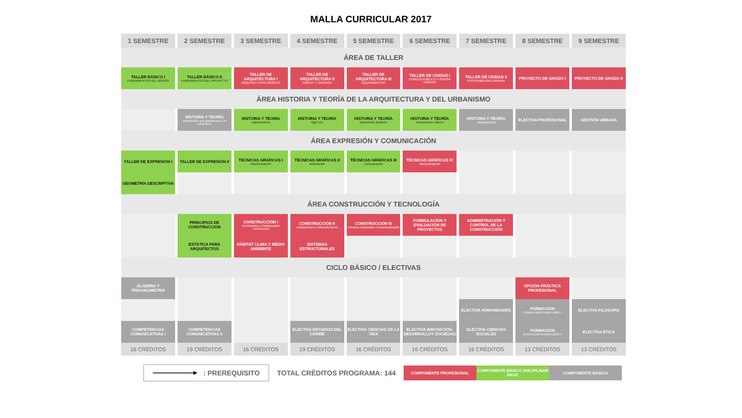MALLA CURRICULAR 2017
| 1 SEMESTRE | 2 SEMESTRE | 3 SEMESTRE | 4 SEMESTRE | 5 SEMESTRE | 6 SEMESTRE | 7 SEMESTRE | 8 SEMESTRE | 9 SEMESTRE |
| --- | --- | --- | --- | --- | --- | --- | --- | --- |
| ÁREA DE TALLER | | | | | | | | |
| TALLER BÁSICO I FUNDAMENTOS DEL DISEÑO | TALLER BÁSICO II FUNDAMENTOS DEL PROYECTO | TALLER DE ARQUITECTURA I ARQUITECTURAS BÁSICAS | TALLER DE ARQUITECTURA II HÁBITAT Y VIVIENDA | TALLER DE ARQUITECTURA III EQUIPAMENTOS | TALLER DE CIUDAD I ESPACIO PÚBLICO Y DISEÑO URBANO | TALLER DE CIUDAD II SOSTENIBILIDAD URBANA | PROYECTO DE GRADO I | PROYECTO DE GRADO II |
| ÁREA HISTORIA Y TEORÍA DE LA ARQUITECTURA Y DEL URBANISMO | | | | | | | | |
| | HISTORIA Y TEORÍA Introducción a la arquitectura y el urbanismo | HISTORIA Y TEORÍA Latinoamérica | HISTORIA Y TEORÍA Siglo XIX | HISTORIA Y TEORÍA Movimiento Moderno | HISTORIA Y TEORÍA Pensamiento Clásico | HISTORIA Y TEORIA Vanguardistas | ELECTIVA PROFESIONAL | GESTIÓN URBANA |
| ÁREA EXPRESIÓN Y COMUNICACIÓN | | | | | | | | |
| TALLER DE EXPRESIÓN I | TALLER DE EXPRESIÓN II | TÉCNICAS GRÁFICAS I Representación | TÉCNICAS GRÁFICAS II Modelación | TÉCNICAS GRÁFICAS III Comunicación | TÉCNICAS GRÁFICAS IV Documentación | | | |
| GEOMETRÍA DESCRIPTIVA | | | | | | | | |
| ÁREA CONSTRUCCIÓN Y TECNOLOGÍA | | | | | | | | |
| | PRINCIPIOS DE CONSTRUCCIÓN | CONSTRUCCIÓN I Envolventes y Configuración Constructiva | CONSTRUCCIÓN II Instalaciones e Infraestructuras | CONSTRUCCIÓN III Técnicas Avanzadas e Industrialización | FORMULACIÓN Y EVALUACIÓN DE PROYECTOS | ADMINISTRACIÓN Y CONTROL DE LA CONSTRUCCIÓN | | |
| | ESTÁTICA PARA ARQUITECTOS | HÁBITAT CLIMA Y MEDIO AMBIENTE | SISTEMAS ESTRUCTURALES | | | | | |
| CICLO BÁSICO / ELECTIVAS | | | | | | | | |
| ÁLGEBRA Y TRIGONOMETRÍA | | | | | | | OPCIÓN PRÁCTICA PROFESIONAL | |
| | | | | | | ELECTIVA HUMANIDADES | FORMACIÓN COMPLEMENTARIA LIBRE I | ELECTIVA FILOSOFÍA |
| COMPETENCIAS COMUNICATIVAS I | COMPETENCIAS COMUNICATIVAS II | | ELECTIVA ESTUDIOS DEL CARIBE | ELECTIVA CIENCIAS DE LA VIDA | ELECTIVA INNOVACIÓN, DESARROLLOY SOCIEDAD | ELECTIVA CIENCIAS SOCIALES | FORMACIÓN COMPLEMENTARIA LIBRE II | ELECTIVA ÉTICA |
| 16 CRÉDITOS | 19 CRÉDITOS | 16 CRÉDITOS | 19 CRÉDITOS | 16 CRÉDITOS | 16 CRÉDITOS | 16 CRÉDITOS | 13 CRÉDITOS | 13 CRÉDITOS |
: PREREQUISITO
TOTAL CRÉDITOS PROGRAMA: 144
COMPONENTE PROFESIONAL
COMPONENTE BÁSICO DISCIPLINAR PROF.
COMPONENTE BÁSICO